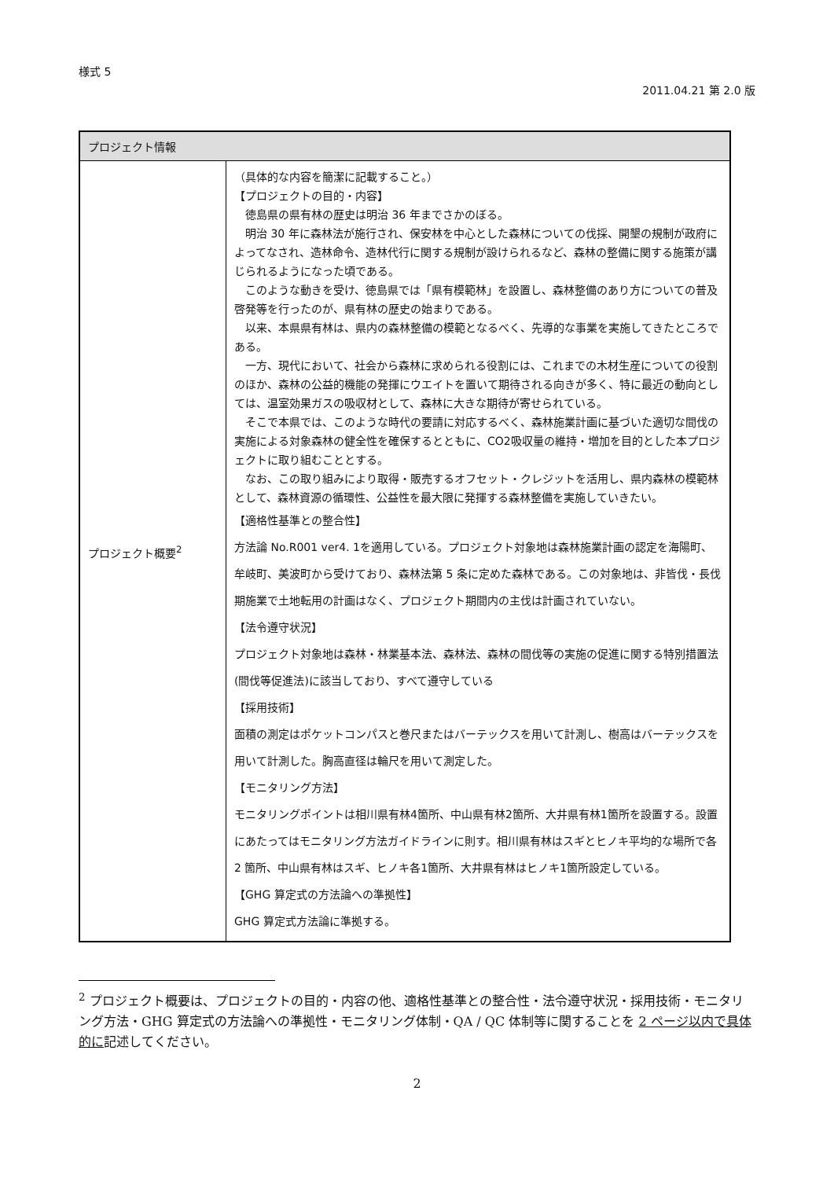様式 5
2011.04.21 第 2.0 版
| プロジェクト情報 | |
| --- | --- |
| プロジェクト概要<sup>2</sup> | （具体的な内容を簡潔に記載すること。） 【プロジェクトの目的・内容】 徳島県の県有林の歴史は明治 36 年までさかのぼる。 明治 30 年に森林法が施行され、保安林を中心とした森林についての伐採、開墾の規制が政府によってなされ、造林命令、造林代行に関する規制が設けられるなど、森林の整備に関する施策が講じられるようになった頃である。 このような動きを受け、徳島県では「県有模範林」を設置し、森林整備のあり方についての普及啓発等を行ったのが、県有林の歴史の始まりである。 以来、本県県有林は、県内の森林整備の模範となるべく、先導的な事業を実施してきたところである。 一方、現代において、社会から森林に求められる役割には、これまでの木材生産についての役割のほか、森林の公益的機能の発揮にウエイトを置いて期待される向きが多く、特に最近の動向としては、温室効果ガスの吸収材として、森林に大きな期待が寄せられている。 そこで本県では、このような時代の要請に対応するべく、森林施業計画に基づいた適切な間伐の実施による対象森林の健全性を確保するとともに、CO2吸収量の維持・増加を目的とした本プロジェクトに取り組むこととする。 なお、この取り組みにより取得・販売するオフセット・クレジットを活用し、県内森林の模範林として、森林資源の循環性、公益性を最大限に発揮する森林整備を実施していきたい。 【適格性基準との整合性】 方法論 No.R001 ver4. 1を適用している。プロジェクト対象地は森林施業計画の認定を海陽町、牟岐町、美波町から受けており、森林法第 5 条に定めた森林である。この対象地は、非皆伐・長伐期施業で土地転用の計画はなく、プロジェクト期間内の主伐は計画されていない。 【法令遵守状況】 プロジェクト対象地は森林・林業基本法、森林法、森林の間伐等の実施の促進に関する特別措置法(間伐等促進法)に該当しており、すべて遵守している 【採用技術】 面積の測定はポケットコンパスと巻尺またはバーテックスを用いて計測し、樹高はバーテックスを用いて計測した。胸高直径は輪尺を用いて測定した。 【モニタリング方法】 モニタリングポイントは相川県有林4箇所、中山県有林2箇所、大井県有林1箇所を設置する。設置にあたってはモニタリング方法ガイドラインに則す。相川県有林はスギとヒノキ平均的な場所で各 2 箇所、中山県有林はスギ、ヒノキ各1箇所、大井県有林はヒノキ1箇所設定している。 【GHG 算定式の方法論への準拠性】 GHG 算定式方法論に準拠する。 |
<sup>2</sup> プロジェクト概要は、プロジェクトの目的・内容の他、適格性基準との整合性・法令遵守状況・採用技術・モニタリング方法・GHG 算定式の方法論への準拠性・モニタリング体制・QA / QC 体制等に関することを 2 ページ以内で具体的に記述してください。
2